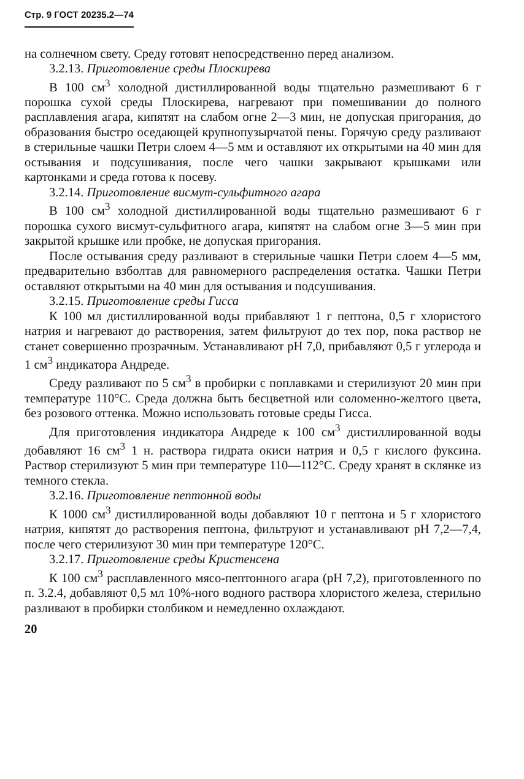Стр. 9 ГОСТ 20235.2—74
на солнечном свету. Среду готовят непосредственно перед анализом.
3.2.13. Приготовление среды Плоскирева
В 100 см<sup>3</sup> холодной дистиллированной воды тщательно размешивают 6 г порошка сухой среды Плоскирева, нагревают при помешивании до полного расплавления агара, кипятят на слабом огне 2—3 мин, не допуская пригорания, до образования быстро оседающей крупнопузырчатой пены. Горячую среду разливают в стерильные чашки Петри слоем 4—5 мм и оставляют их открытыми на 40 мин для остывания и подсушивания, после чего чашки закрывают крышками или картонками и среда готова к посеву.
3.2.14. Приготовление висмут-сульфитного агара
В 100 см<sup>3</sup> холодной дистиллированной воды тщательно размешивают 6 г порошка сухого висмут-сульфитного агара, кипятят на слабом огне 3—5 мин при закрытой крышке или пробке, не допуская пригорания.
После остывания среду разливают в стерильные чашки Петри слоем 4—5 мм, предварительно взболтав для равномерного распределения остатка. Чашки Петри оставляют открытыми на 40 мин для остывания и подсушивания.
3.2.15. Приготовление среды Гисса
К 100 мл дистиллированной воды прибавляют 1 г пептона, 0,5 г хлористого натрия и нагревают до растворения, затем фильтруют до тех пор, пока раствор не станет совершенно прозрачным. Устанавливают рН 7,0, прибавляют 0,5 г углерода и 1 см<sup>3</sup> индикатора Андреде.
Среду разливают по 5 см<sup>3</sup> в пробирки с поплавками и стерилизуют 20 мин при температуре 110°С. Среда должна быть бесцветной или соломенно-желтого цвета, без розового оттенка. Можно использовать готовые среды Гисса.
Для приготовления индикатора Андреде к 100 см<sup>3</sup> дистиллированной воды добавляют 16 см<sup>3</sup> 1 н. раствора гидрата окиси натрия и 0,5 г кислого фуксина. Раствор стерилизуют 5 мин при температуре 110—112°С. Среду хранят в склянке из темного стекла.
3.2.16. Приготовление пептонной воды
К 1000 см<sup>3</sup> дистиллированной воды добавляют 10 г пептона и 5 г хлористого натрия, кипятят до растворения пептона, фильтруют и устанавливают рН 7,2—7,4, после чего стерилизуют 30 мин при температуре 120°С.
3.2.17. Приготовление среды Кристенсена
К 100 см<sup>3</sup> расплавленного мясо-пептонного агара (рН 7,2), приготовленного по п. 3.2.4, добавляют 0,5 мл 10%-ного водного раствора хлористого железа, стерильно разливают в пробирки столбиком и немедленно охлаждают.
20